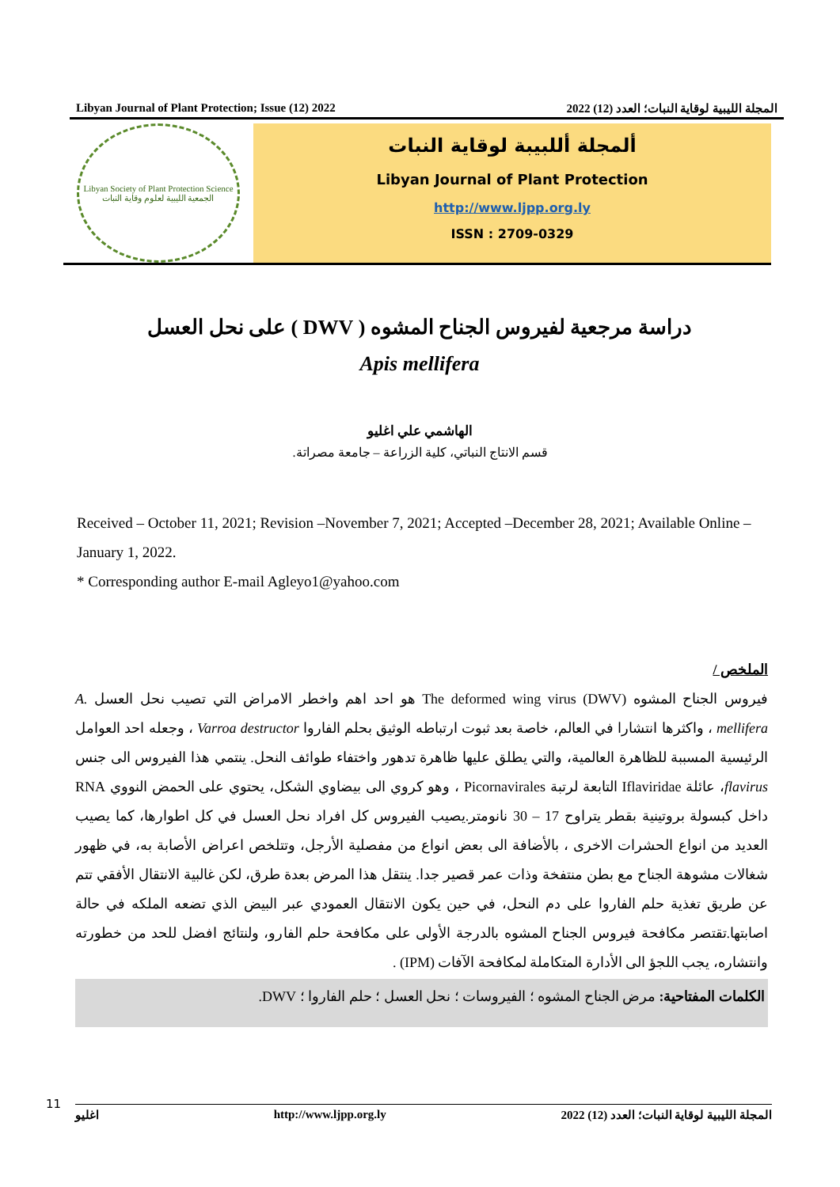Libyan Journal of Plant Protection; Issue (12) 2022 المجلة الليبية لوقاية النبات؛ العدد (12) 2022
Libyan Society of Plant Protection Science
الجمعية الليبية لعلوم وقاية النبات
ألمجلة أللبيبة لوقاية النبات
Libyan Journal of Plant Protection
http://www.ljpp.org.ly
ISSN : 2709-0329
دراسة مرجعية لفيروس الجناح المشوه ( DWV ) على نحل العسل
Apis mellifera
الهاشمي علي اغليو
قسم الانتاج النباتي، كلية الزراعة – جامعة مصراتة.
Received – October 11, 2021; Revision –November 7, 2021; Accepted –December 28, 2021; Available Online – January 1, 2022.
* Corresponding author E-mail Agleyo1@yahoo.com
الملخص /
فيروس الجناح المشوه (DWV) The deformed wing virus هو احد اهم واخطر الامراض التي تصيب نحل العسل A. mellifera ، واكثرها انتشارا في العالم، خاصة بعد ثبوت ارتباطه الوثيق بحلم الفاروا Varroa destructor ، وجعله احد العوامل الرئيسية المسببة للظاهرة العالمية، والتي يطلق عليها ظاهرة تدهور واختفاء طوائف النحل. ينتمي هذا الفيروس الى جنس flavirus، عائلة Iflaviridae التابعة لرتبة Picornavirales ، وهو كروي الى بيضاوي الشكل، يحتوي على الحمض النووي RNA داخل كبسولة بروتينية بقطر يتراوح 17 – 30 نانومتر.يصيب الفيروس كل افراد نحل العسل في كل اطوارها، كما يصيب العديد من انواع الحشرات الاخرى ، بالأضافة الى بعض انواع من مفصلية الأرجل، وتتلخص اعراض الأصابة به، في ظهور شغالات مشوهة الجناح مع بطن منتفخة وذات عمر قصير جدا. ينتقل هذا المرض بعدة طرق، لكن غالبية الانتقال الأفقي تتم عن طريق تغذية حلم الفاروا على دم النحل، في حين يكون الانتقال العمودي عبر البيض الذي تضعه الملكه في حالة اصابتها.تقتصر مكافحة فيروس الجناح المشوه بالدرجة الأولى على مكافحة حلم الفارو، ولنتائج افضل للحد من خطورته وانتشاره، يجب اللجؤ الى الأدارة المتكاملة لمكافحة الآفات (IPM) .
الكلمات المفتاحية: مرض الجناح المشوه ؛ الفيروسات ؛ نحل العسل ؛ حلم الفاروا ؛ DWV.
11
اغليو http://www.ljpp.org.ly المجلة الليبية لوقاية النبات؛ العدد (12) 2022